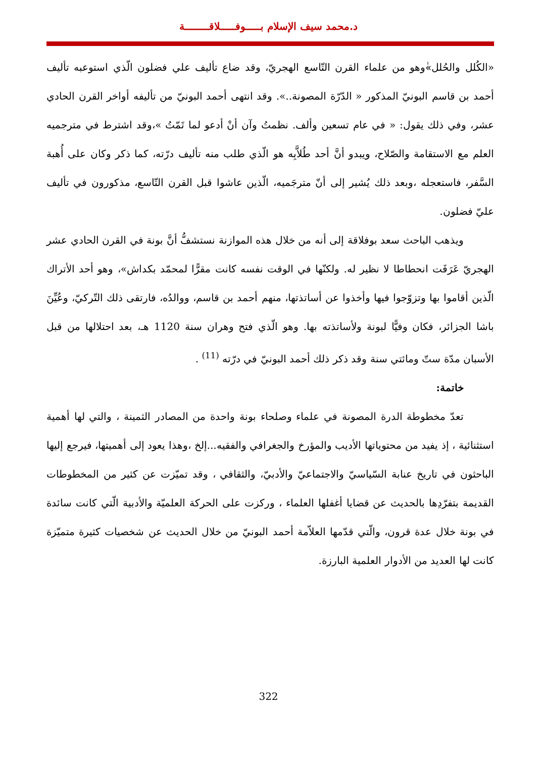د.محمد سيف الإسلام بـــــوفـــــلاقــــــــة
«الكُلل والحُلل»ٰوهو من علماء القرن التّاسع الهجريّ، وقد ضاع تأليف علي فضلون الّذي استوعبه تأليف أحمد بن قاسم البونيّ المذكور « الدّرّة المصونة..». وقد انتهى أحمد البونيّ من تأليفه أواخر القرن الحادي عشر، وفي ذلك يقول: « في عام تسعين وألف. نظمتُ وآن أنْ أدعو لما تَمّتُ »،وقد اشترط في مترجميه العلم مع الاستقامة والصّلاح، ويبدو أنَّ أحد طُلاَّبِه هو الّذي طلب منه تأليف درّته، كما ذكر وكان على أُهبة السَّفر، فاستعجله ،وبعد ذلك يُشير إلى أنّ مترجَميه، الّذين عاشوا قبل القرن التّاسع، مذكورون في تأليف عليّ فضلون.
ويذهب الباحث سعد بوفلاقة إلى أنه من خلال هذه الموازنة نستشفُّ أنَّ بونة في القرن الحادي عشر الهجريّ عَرَفَت انحطاطا لا نظير له. ولكنّها في الوقت نفسه كانت مقرًّا لمحمّد بكداش»، وهو أحد الأتراك الّذين أقاموا بها وتزوّجوا فيها وأخذوا عن أساتذتها، منهم أحمد بن قاسم، ووالدُه، فارتقى ذلك التّركيّ، وعُيِّنَ باشا الجزائر، فكان وفيًّا لبونة ولأساتذته بها. وهو الّذي فتح وهران سنة 1120 هـ، بعد احتلالها من قبل الأسبان مدّة ستّ ومائتي سنة وقد ذكر ذلك أحمد البونيّ في درّته <sup>(11)</sup> .
خاتمة:
تعدّ مخطوطة الدرة المصونة في علماء وصلحاء بونة واحدة من المصادر الثمينة ، والتي لها أهمية استثنائية ، إذ يفيد من محتوياتها الأديب والمؤرخ والجغرافي والفقيه...إلخ ،وهذا يعود إلى أهميتها، فيرجع إليها الباحثون في تاريخ عنابة السّياسيّ والاجتماعيّ والأدبيّ، والثقافي ، وقد تميّزت عن كثير من المخطوطات القديمة بتفرّدِها بالحديث عن قضايا أغفلها العلماء ، وركزت على الحركة العلميّة والأدبية الّتي كانت سائدة في بونة خلال عدة قرون، والّتي قدّمها العلاّمة أحمد البونيّ من خلال الحديث عن شخصيات كثيرة متميّزة كانت لها العديد من الأدوار العلمية البارزة.
322